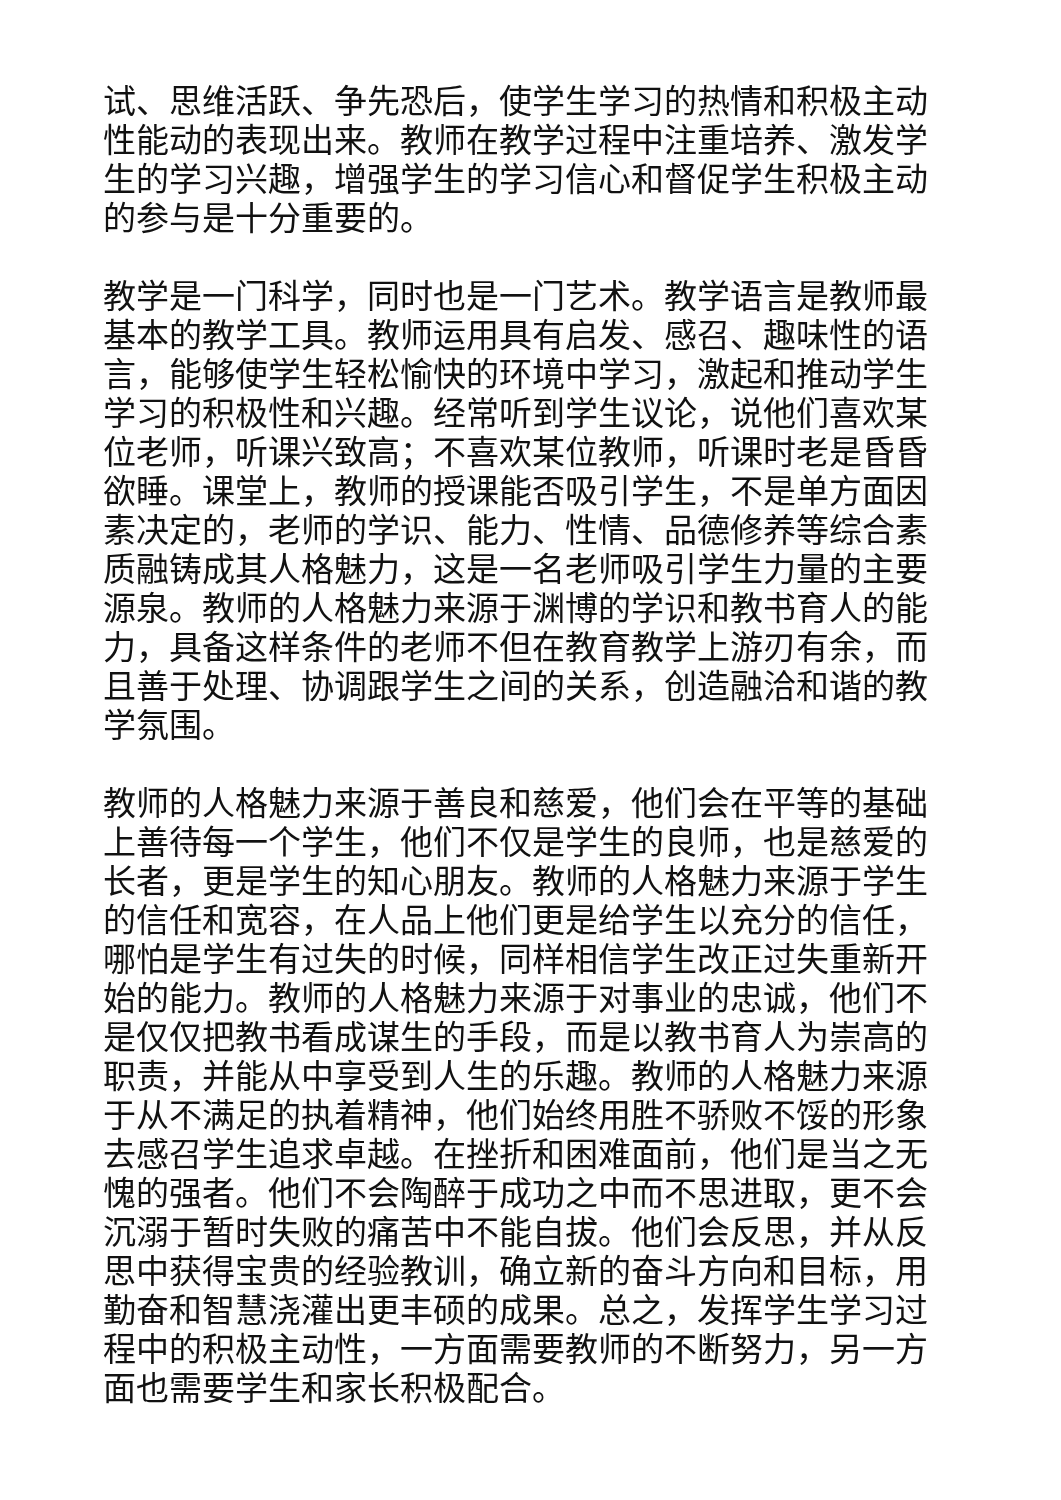试、思维活跃、争先恐后，使学生学习的热情和积极主动性能动的表现出来。教师在教学过程中注重培养、激发学生的学习兴趣，增强学生的学习信心和督促学生积极主动的参与是十分重要的。
教学是一门科学，同时也是一门艺术。教学语言是教师最基本的教学工具。教师运用具有启发、感召、趣味性的语言，能够使学生轻松愉快的环境中学习，激起和推动学生学习的积极性和兴趣。经常听到学生议论，说他们喜欢某位老师，听课兴致高；不喜欢某位教师，听课时老是昏昏欲睡。课堂上，教师的授课能否吸引学生，不是单方面因素决定的，老师的学识、能力、性情、品德修养等综合素质融铸成其人格魅力，这是一名老师吸引学生力量的主要源泉。教师的人格魅力来源于渊博的学识和教书育人的能力，具备这样条件的老师不但在教育教学上游刃有余，而且善于处理、协调跟学生之间的关系，创造融洽和谐的教学氛围。
教师的人格魅力来源于善良和慈爱，他们会在平等的基础上善待每一个学生，他们不仅是学生的良师，也是慈爱的长者，更是学生的知心朋友。教师的人格魅力来源于学生的信任和宽容，在人品上他们更是给学生以充分的信任，哪怕是学生有过失的时候，同样相信学生改正过失重新开始的能力。教师的人格魅力来源于对事业的忠诚，他们不是仅仅把教书看成谋生的手段，而是以教书育人为崇高的职责，并能从中享受到人生的乐趣。教师的人格魅力来源于从不满足的执着精神，他们始终用胜不骄败不馁的形象去感召学生追求卓越。在挫折和困难面前，他们是当之无愧的强者。他们不会陶醉于成功之中而不思进取，更不会沉溺于暂时失败的痛苦中不能自拔。他们会反思，并从反思中获得宝贵的经验教训，确立新的奋斗方向和目标，用勤奋和智慧浇灌出更丰硕的成果。总之，发挥学生学习过程中的积极主动性，一方面需要教师的不断努力，另一方面也需要学生和家长积极配合。